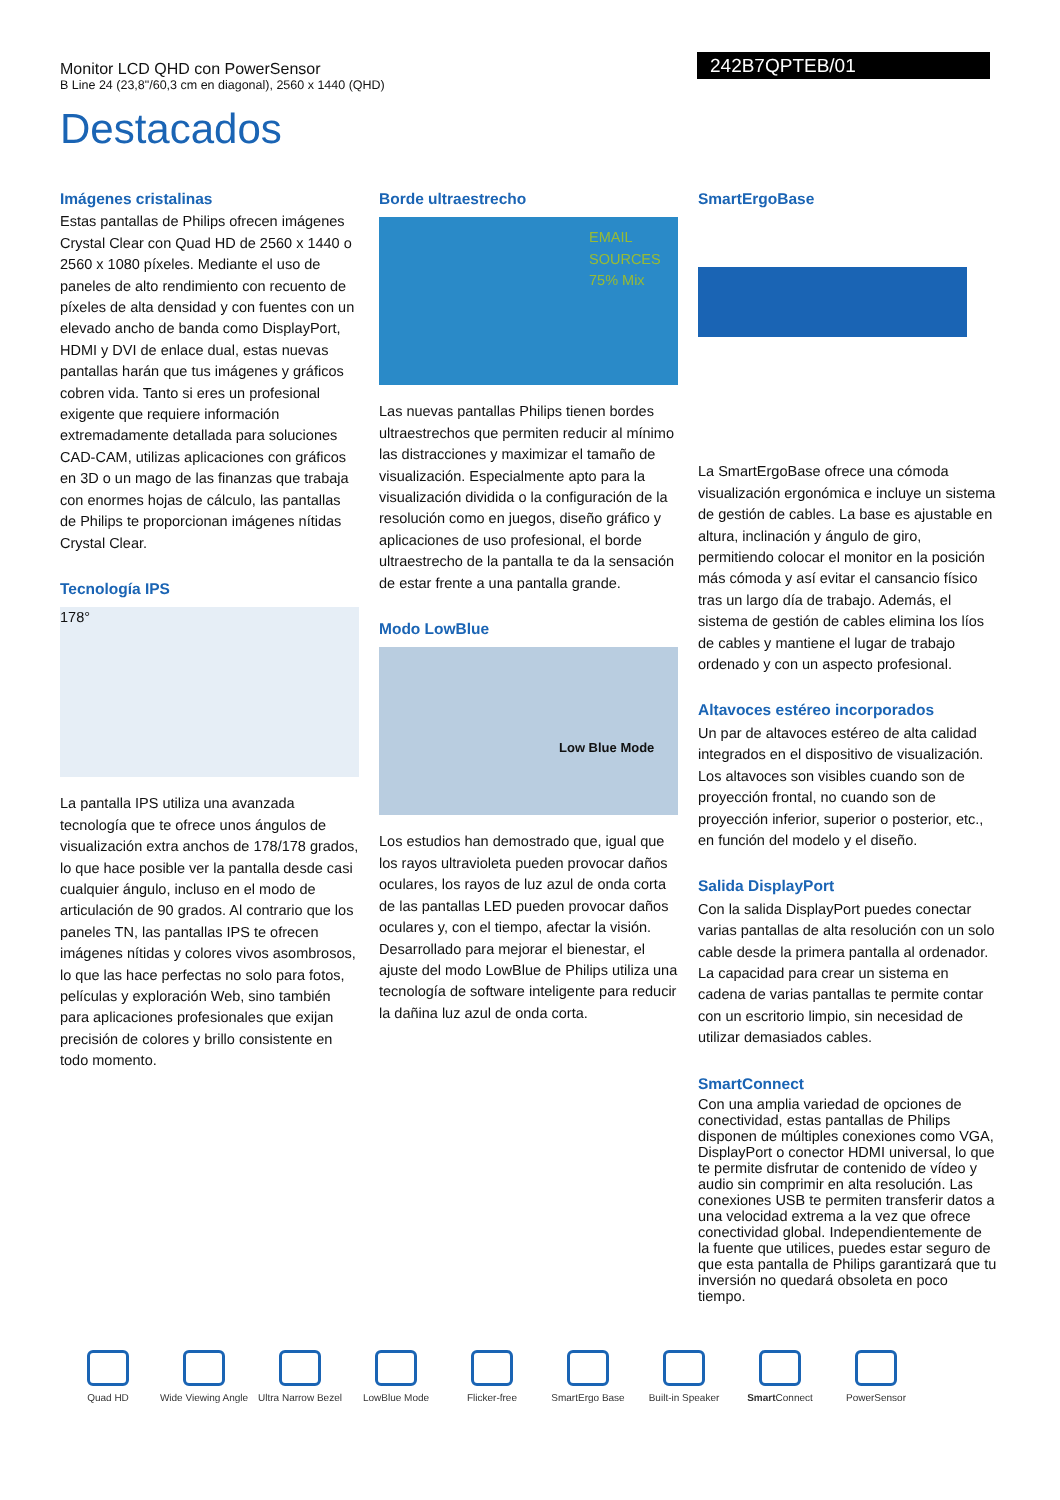Monitor LCD QHD con PowerSensor
B Line 24 (23,8"/60,3 cm en diagonal), 2560 x 1440 (QHD)
242B7QPTEB/01
Destacados
Imágenes cristalinas
Estas pantallas de Philips ofrecen imágenes Crystal Clear con Quad HD de 2560 x 1440 o 2560 x 1080 píxeles. Mediante el uso de paneles de alto rendimiento con recuento de píxeles de alta densidad y con fuentes con un elevado ancho de banda como DisplayPort, HDMI y DVI de enlace dual, estas nuevas pantallas harán que tus imágenes y gráficos cobren vida. Tanto si eres un profesional exigente que requiere información extremadamente detallada para soluciones CAD-CAM, utilizas aplicaciones con gráficos en 3D o un mago de las finanzas que trabaja con enormes hojas de cálculo, las pantallas de Philips te proporcionan imágenes nítidas Crystal Clear.
Tecnología IPS
178°
La pantalla IPS utiliza una avanzada tecnología que te ofrece unos ángulos de visualización extra anchos de 178/178 grados, lo que hace posible ver la pantalla desde casi cualquier ángulo, incluso en el modo de articulación de 90 grados. Al contrario que los paneles TN, las pantallas IPS te ofrecen imágenes nítidas y colores vivos asombrosos, lo que las hace perfectas no solo para fotos, películas y exploración Web, sino también para aplicaciones profesionales que exijan precisión de colores y brillo consistente en todo momento.
Borde ultraestrecho
EMAIL SOURCES
75% Mix
Las nuevas pantallas Philips tienen bordes ultraestrechos que permiten reducir al mínimo las distracciones y maximizar el tamaño de visualización. Especialmente apto para la visualización dividida o la configuración de la resolución como en juegos, diseño gráfico y aplicaciones de uso profesional, el borde ultraestrecho de la pantalla te da la sensación de estar frente a una pantalla grande.
Modo LowBlue
Low Blue Mode
Los estudios han demostrado que, igual que los rayos ultravioleta pueden provocar daños oculares, los rayos de luz azul de onda corta de las pantallas LED pueden provocar daños oculares y, con el tiempo, afectar la visión. Desarrollado para mejorar el bienestar, el ajuste del modo LowBlue de Philips utiliza una tecnología de software inteligente para reducir la dañina luz azul de onda corta.
SmartErgoBase
La SmartErgoBase ofrece una cómoda visualización ergonómica e incluye un sistema de gestión de cables. La base es ajustable en altura, inclinación y ángulo de giro, permitiendo colocar el monitor en la posición más cómoda y así evitar el cansancio físico tras un largo día de trabajo. Además, el sistema de gestión de cables elimina los líos de cables y mantiene el lugar de trabajo ordenado y con un aspecto profesional.
Altavoces estéreo incorporados
Un par de altavoces estéreo de alta calidad integrados en el dispositivo de visualización. Los altavoces son visibles cuando son de proyección frontal, no cuando son de proyección inferior, superior o posterior, etc., en función del modelo y el diseño.
Salida DisplayPort
Con la salida DisplayPort puedes conectar varias pantallas de alta resolución con un solo cable desde la primera pantalla al ordenador. La capacidad para crear un sistema en cadena de varias pantallas te permite contar con un escritorio limpio, sin necesidad de utilizar demasiados cables.
SmartConnect
Con una amplia variedad de opciones de conectividad, estas pantallas de Philips disponen de múltiples conexiones como VGA, DisplayPort o conector HDMI universal, lo que te permite disfrutar de contenido de vídeo y audio sin comprimir en alta resolución. Las conexiones USB te permiten transferir datos a una velocidad extrema a la vez que ofrece conectividad global. Independientemente de la fuente que utilices, puedes estar seguro de que esta pantalla de Philips garantizará que tu inversión no quedará obsoleta en poco tiempo.
Quad HD Wide Viewing Angle
Ultra Narrow Bezel
LowBlue Mode Flicker-free SmartErgo Base Built-in Speaker Smart Connect PowerSensor